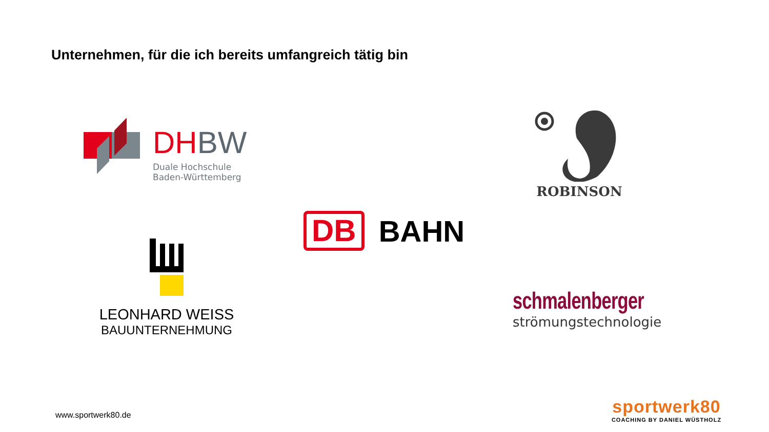Unternehmen, für die ich bereits umfangreich tätig bin
DH BW
Duale Hochschule
Baden-Württemberg
ROBINSON
DB
BAHN
LEONHARD WEISS
BAUUNTERNEHMUNG
schmalenberger
strömungstechnologie
www.sportwerk80.de
sportwerk80
COACHING BY DANIEL WÜSTHOLZ